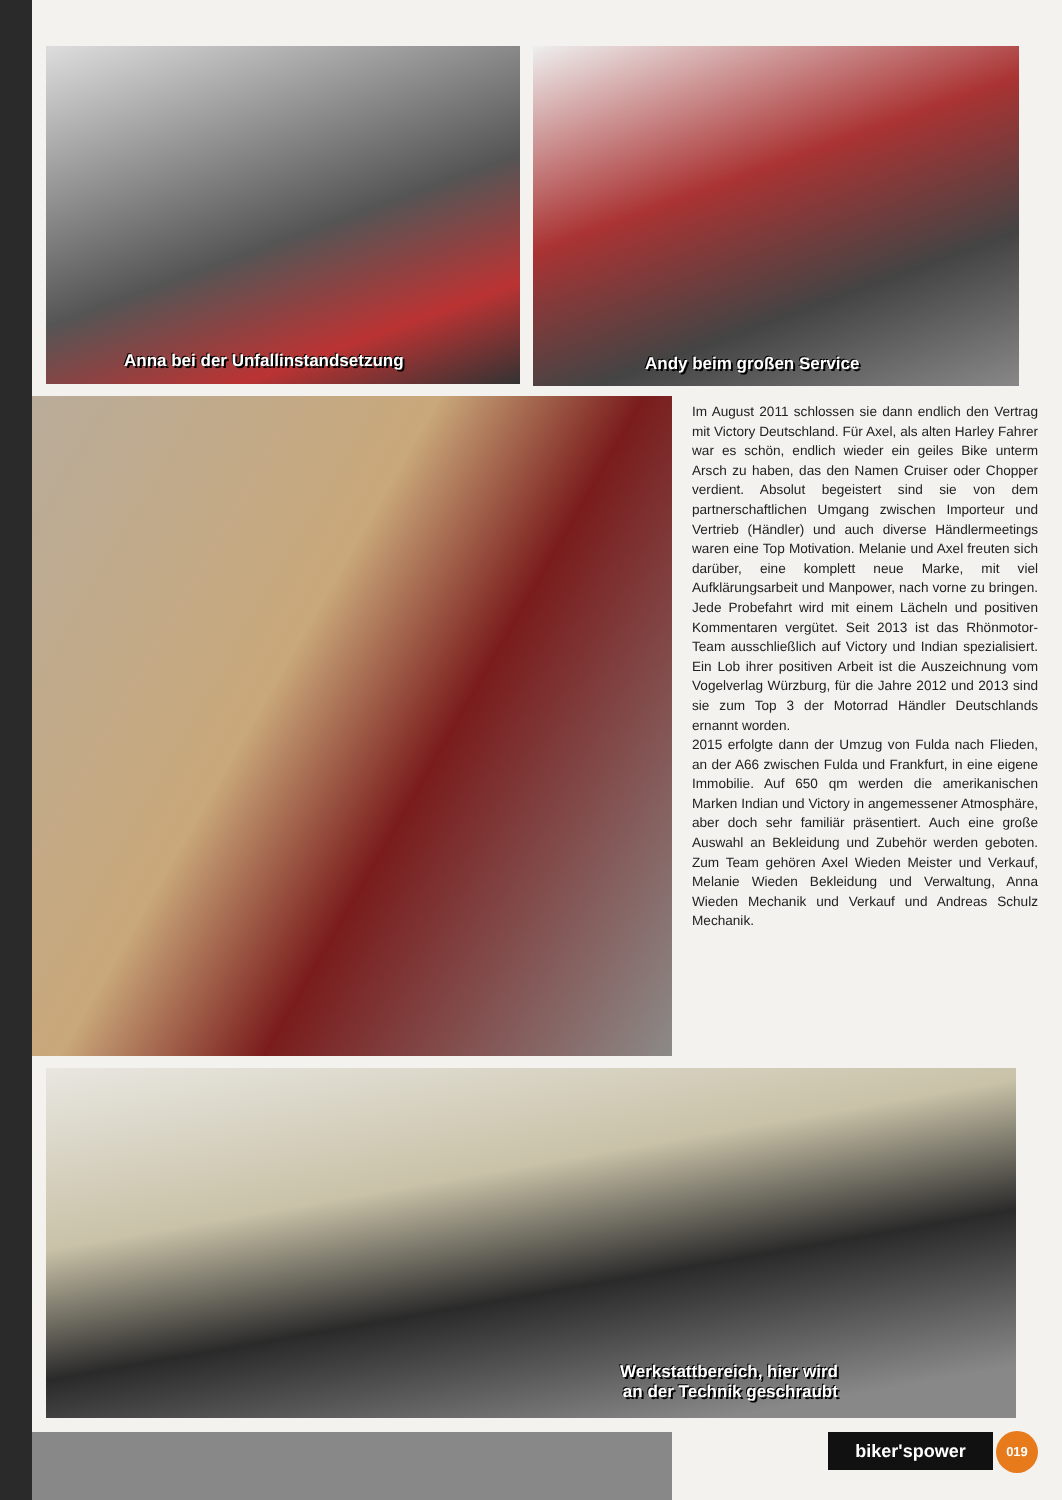Anna bei der Unfallinstandsetzung Andy beim großen Service
Im August 2011 schlossen sie dann endlich den Vertrag mit Victory Deutschland. Für Axel, als alten Harley Fahrer war es schön, endlich wieder ein geiles Bike unterm Arsch zu haben, das den Namen Cruiser oder Chopper verdient. Absolut begeistert sind sie von dem partnerschaftlichen Umgang zwischen Importeur und Vertrieb (Händler) und auch diverse Händlermeetings waren eine Top Motivation. Melanie und Axel freuten sich darüber, eine komplett neue Marke, mit viel Aufklärungsarbeit und Manpower, nach vorne zu bringen. Jede Probefahrt wird mit einem Lächeln und positiven Kommentaren vergütet. Seit 2013 ist das Rhönmotor-Team ausschließlich auf Victory und Indian spezialisiert. Ein Lob ihrer positiven Arbeit ist die Auszeichnung vom Vogelverlag Würzburg, für die Jahre 2012 und 2013 sind sie zum Top 3 der Motorrad Händler Deutschlands ernannt worden.
2015 erfolgte dann der Umzug von Fulda nach Flieden, an der A66 zwischen Fulda und Frankfurt, in eine eigene Immobilie. Auf 650 qm werden die amerikanischen Marken Indian und Victory in angemessener Atmosphäre, aber doch sehr familiär präsentiert. Auch eine große Auswahl an Bekleidung und Zubehör werden geboten. Zum Team gehören Axel Wieden Meister und Verkauf, Melanie Wieden Bekleidung und Verwaltung, Anna Wieden Mechanik und Verkauf und Andreas Schulz Mechanik.
Werkstattbereich, hier wird
an der Technik geschraubt
biker'spower 019